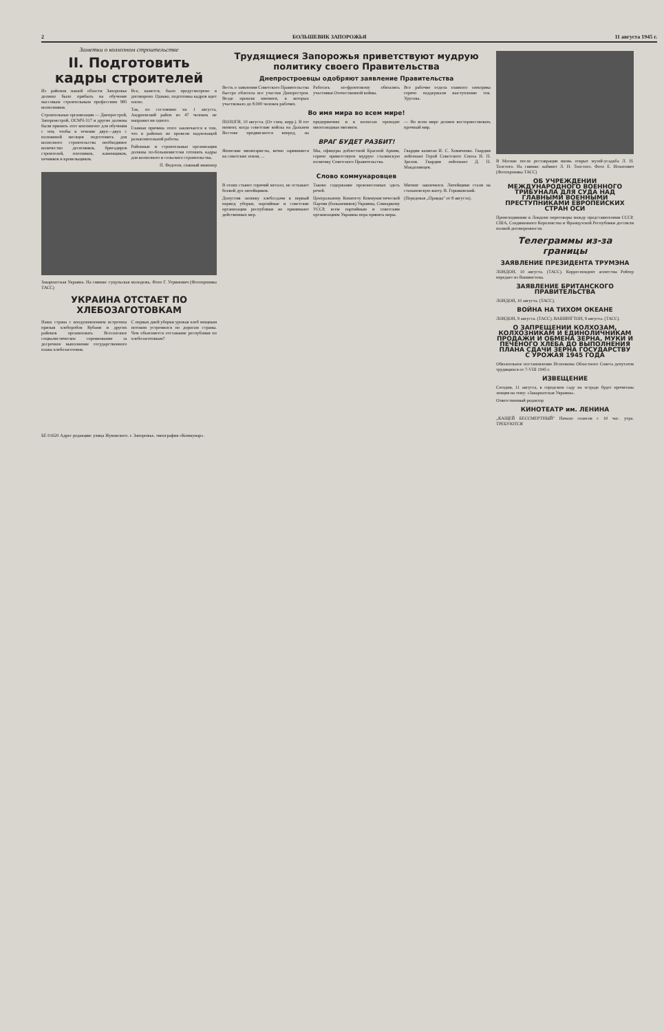2 БОЛЬШЕВИК ЗАПОРОЖЬЯ 11 августа 1945 г.
Заметки о колхозном строительстве
II. Подготовить кадры строителей
Из районов нашей области Запорожье должно было прибыть на обучение массовым строительным профессиям 985 колхозников.
Строительные организации — Днепрострой, Запорожстрой, ОСМЧ-317 и другие должны были принять этот контингент для обучения с тем, чтобы в течение двух—двух с половиной месяцев подготовить для колхозного строительства необходимое количество десятников, бригадиров строителей, плотников, каменщиков, печников и кровельщиков.
Все, кажется, было предусмотрено в договорено. Однако, подготовка кадров идет плохо.
Так, по состоянию на 1 августа, Андреевский район из 47 человек не направил ни одного.
Главная причина этого заключается в том, что в районах не провели надлежащей разъяснительной работы.
Районные и строительные организации должны по-большевистски готовить кадры для колхозного и сельского строительства.
П. Федотов, главный инженер
Закарпатская Украина. На снимке: гуцульская молодежь. Фото Г. Угринович (Фотохроника ТАСС)
УКРАИНА ОТСТАЕТ ПО ХЛЕБОЗАГОТОВКАМ
Наша страна с воодушевлением встретила призыв хлеборобов Кубани и других районов организовать Всесоюзное социалистическое соревнование за досрочное выполнение государственного плана хлебозаготовок.
С первых дней уборки урожая хлеб мощным потоком устремился по дорогам страны. Чем объясняется отставание республики по хлебозаготовкам?
Трудящиеся Запорожья приветствуют мудрую политику своего Правительства
Днепростроевцы одобряют заявление Правительства
Весть о заявлении Советского Правительства быстро облетела все участки Днепростроя. Везде прошли митинги, в которых участвовало до 8.000 человек рабочих.
Работать по-фронтовому обязались участники Отечественной войны.
Все рабочие отдела главного электрика горячо поддержали выступление тов. Урусова.
Во имя мира во всем мире!
ПОЛОГИ, 10 августа. (От спец. корр.). В тот момент, когда советские войска на Дальнем Востоке продвигаются вперед, на предприятиях и в колхозах проходят многолюдные митинги.
— Во всем мире должен восторжествовать прочный мир.
ВРАГ БУДЕТ РАЗБИТ!
Японские милитаристы, вечно зарившиеся на советские земли, ...
Мы, офицеры доблестной Красной Армии, горячо приветствуем мудрую сталинскую политику Советского Правительства.
Гвардии капитан И. С. Хомиченко. Гвардии лейтенант Герой Советского Союза Н. П. Зрелов. Гвардии лейтенант Д. П. Макдолинцев.
Слово коммунаровцев
В огнях стынет горячий металл, не остывает боевой дух литейщиков.
Таково содержание произнесенных здесь речей.
Митинг закончился. Литейщики стали на стахановскую вахту. В. Горшковский.
Допустив затяжку хлебосдачи в первый период уборки, партийные и советские организации республики не принимают действенных мер.
Центральному Комитету Коммунистической Партии (большевиков) Украины, Совнаркому УССР, всем партийным и советским организациям Украины пора принять меры.
(Передовая „Правды" от 8 августа).
В Москве после реставрации вновь открыт музей-усадьба Л. Н. Толстого. На снимке: кабинет Л. Н. Толстого. Фото Е. Игнатович (Фотохроника ТАСС)
ОБ УЧРЕЖДЕНИИ МЕЖДУНАРОДНОГО ВОЕННОГО ТРИБУНАЛА ДЛЯ СУДА НАД ГЛАВНЫМИ ВОЕННЫМИ ПРЕСТУПНИКАМИ ЕВРОПЕЙСКИХ СТРАН ОСИ
Происходившие в Лондоне переговоры между представителями СССР, США, Соединенного Королевства и Французской Республики достигли полной договоренности.
Телеграммы из-за границы
ЗАЯВЛЕНИЕ ПРЕЗИДЕНТА ТРУМЭНА
ЛОНДОН, 10 августа. (ТАСС). Корреспондент агентства Рейтер передает из Вашингтона.
ЗАЯВЛЕНИЕ БРИТАНСКОГО ПРАВИТЕЛЬСТВА
ЛОНДОН, 10 августа. (ТАСС).
ВОЙНА НА ТИХОМ ОКЕАНЕ
ЛОНДОН, 9 августа. (ТАСС). ВАШИНГТОН, 9 августа. (ТАСС).
О ЗАПРЕЩЕНИИ КОЛХОЗАМ, КОЛХОЗНИКАМ И ЕДИНОЛИЧНИКАМ ПРОДАЖИ И ОБМЕНА ЗЕРНА, МУКИ И ПЕЧЕНОГО ХЛЕБА ДО ВЫПОЛНЕНИЯ ПЛАНА СДАЧИ ЗЕРНА ГОСУДАРСТВУ С УРОЖАЯ 1945 ГОДА
Обязательное постановление Исполкома Областного Совета депутатов трудящихся от 7-VIII 1945 г.
ИЗВЕЩЕНИЕ
Сегодня, 11 августа, в городском саду на эстраде будет прочитана лекция на тему: «Закарпатская Украина».
Ответственный редактор
КИНОТЕАТР им. ЛЕНИНА
„КАЩЕЙ БЕССМЕРТНЫЙ" Начало сеансов с 10 час. утра. ТРЕБУЮТСЯ
БЕ 01620 Адрес редакции: улица Жуковского. г. Запорожье, типография «Коммунар».